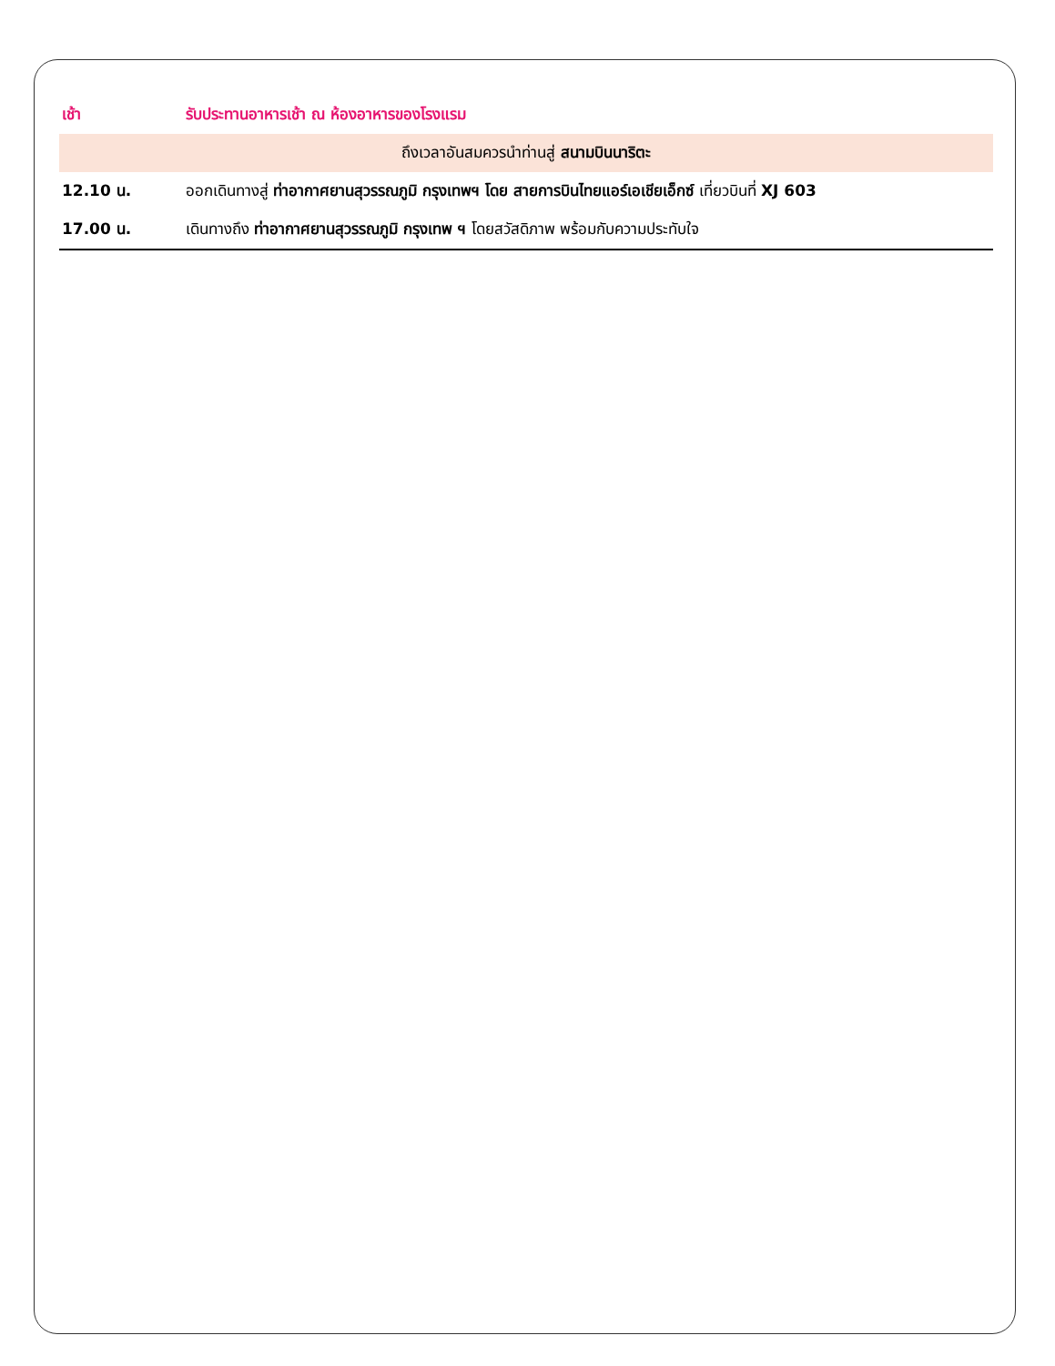| เช้า | รับประทานอาหารเช้า ณ ห้องอาหารของโรงแรม |
| ถึงเวลาอันสมควรนำท่านสู่ สนามบินนาริตะ | |
| 12.10 น. | ออกเดินทางสู่ ท่าอากาศยานสุวรรณภูมิ กรุงเทพฯ โดย สายการบินไทยแอร์เอเชียเอ็กซ์ เที่ยวบินที่ XJ 603 |
| 17.00 น. | เดินทางถึง ท่าอากาศยานสุวรรณภูมิ กรุงเทพ ฯ โดยสวัสดิภาพ พร้อมกับความประทับใจ |